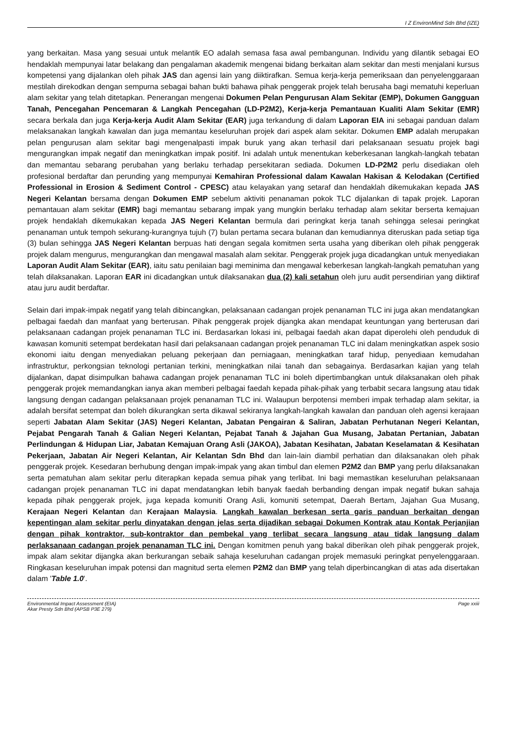I Z EnvironMind Sdn Bhd (IZE)
yang berkaitan. Masa yang sesuai untuk melantik EO adalah semasa fasa awal pembangunan. Individu yang dilantik sebagai EO hendaklah mempunyai latar belakang dan pengalaman akademik mengenai bidang berkaitan alam sekitar dan mesti menjalani kursus kompetensi yang dijalankan oleh pihak JAS dan agensi lain yang diiktirafkan. Semua kerja-kerja pemeriksaan dan penyelenggaraan mestilah direkodkan dengan sempurna sebagai bahan bukti bahawa pihak penggerak projek telah berusaha bagi mematuhi keperluan alam sekitar yang telah ditetapkan. Penerangan mengenai Dokumen Pelan Pengurusan Alam Sekitar (EMP), Dokumen Gangguan Tanah, Pencegahan Pencemaran & Langkah Pencegahan (LD-P2M2), Kerja-kerja Pemantauan Kualiti Alam Sekitar (EMR) secara berkala dan juga Kerja-kerja Audit Alam Sekitar (EAR) juga terkandung di dalam Laporan EIA ini sebagai panduan dalam melaksanakan langkah kawalan dan juga memantau keseluruhan projek dari aspek alam sekitar. Dokumen EMP adalah merupakan pelan pengurusan alam sekitar bagi mengenalpasti impak buruk yang akan terhasil dari pelaksanaan sesuatu projek bagi mengurangkan impak negatif dan meningkatkan impak positif. Ini adalah untuk menentukan keberkesanan langkah-langkah tebatan dan memantau sebarang perubahan yang berlaku terhadap persekitaran sediada. Dokumen LD-P2M2 perlu disediakan oleh profesional berdaftar dan perunding yang mempunyai Kemahiran Professional dalam Kawalan Hakisan & Kelodakan (Certified Professional in Erosion & Sediment Control - CPESC) atau kelayakan yang setaraf dan hendaklah dikemukakan kepada JAS Negeri Kelantan bersama dengan Dokumen EMP sebelum aktiviti penanaman pokok TLC dijalankan di tapak projek. Laporan pemantauan alam sekitar (EMR) bagi memantau sebarang impak yang mungkin berlaku terhadap alam sekitar berserta kemajuan projek hendaklah dikemukakan kepada JAS Negeri Kelantan bermula dari peringkat kerja tanah sehingga selesai peringkat penanaman untuk tempoh sekurang-kurangnya tujuh (7) bulan pertama secara bulanan dan kemudiannya diteruskan pada setiap tiga (3) bulan sehingga JAS Negeri Kelantan berpuas hati dengan segala komitmen serta usaha yang diberikan oleh pihak penggerak projek dalam mengurus, mengurangkan dan mengawal masalah alam sekitar. Penggerak projek juga dicadangkan untuk menyediakan Laporan Audit Alam Sekitar (EAR), iaitu satu penilaian bagi meminima dan mengawal keberkesan langkah-langkah pematuhan yang telah dilaksanakan. Laporan EAR ini dicadangkan untuk dilaksanakan dua (2) kali setahun oleh juru audit persendirian yang diiktiraf atau juru audit berdaftar.
Selain dari impak-impak negatif yang telah dibincangkan, pelaksanaan cadangan projek penanaman TLC ini juga akan mendatangkan pelbagai faedah dan manfaat yang berterusan. Pihak penggerak projek dijangka akan mendapat keuntungan yang berterusan dari pelaksanaan cadangan projek penanaman TLC ini. Berdasarkan lokasi ini, pelbagai faedah akan dapat diperolehi oleh penduduk di kawasan komuniti setempat berdekatan hasil dari pelaksanaan cadangan projek penanaman TLC ini dalam meningkatkan aspek sosio ekonomi iaitu dengan menyediakan peluang pekerjaan dan perniagaan, meningkatkan taraf hidup, penyediaan kemudahan infrastruktur, perkongsian teknologi pertanian terkini, meningkatkan nilai tanah dan sebagainya. Berdasarkan kajian yang telah dijalankan, dapat disimpulkan bahawa cadangan projek penanaman TLC ini boleh dipertimbangkan untuk dilaksanakan oleh pihak penggerak projek memandangkan ianya akan memberi pelbagai faedah kepada pihak-pihak yang terbabit secara langsung atau tidak langsung dengan cadangan pelaksanaan projek penanaman TLC ini. Walaupun berpotensi memberi impak terhadap alam sekitar, ia adalah bersifat setempat dan boleh dikurangkan serta dikawal sekiranya langkah-langkah kawalan dan panduan oleh agensi kerajaan seperti Jabatan Alam Sekitar (JAS) Negeri Kelantan, Jabatan Pengairan & Saliran, Jabatan Perhutanan Negeri Kelantan, Pejabat Pengarah Tanah & Galian Negeri Kelantan, Pejabat Tanah & Jajahan Gua Musang, Jabatan Pertanian, Jabatan Perlindungan & Hidupan Liar, Jabatan Kemajuan Orang Asli (JAKOA), Jabatan Kesihatan, Jabatan Keselamatan & Kesihatan Pekerjaan, Jabatan Air Negeri Kelantan, Air Kelantan Sdn Bhd dan lain-lain diambil perhatian dan dilaksanakan oleh pihak penggerak projek. Kesedaran berhubung dengan impak-impak yang akan timbul dan elemen P2M2 dan BMP yang perlu dilaksanakan serta pematuhan alam sekitar perlu diterapkan kepada semua pihak yang terlibat. Ini bagi memastikan keseluruhan pelaksanaan cadangan projek penanaman TLC ini dapat mendatangkan lebih banyak faedah berbanding dengan impak negatif bukan sahaja kepada pihak penggerak projek, juga kepada komuniti Orang Asli, komuniti setempat, Daerah Bertam, Jajahan Gua Musang, Kerajaan Negeri Kelantan dan Kerajaan Malaysia. Langkah kawalan berkesan serta garis panduan berkaitan dengan kepentingan alam sekitar perlu dinyatakan dengan jelas serta dijadikan sebagai Dokumen Kontrak atau Kontak Perjanjian dengan pihak kontraktor, sub-kontraktor dan pembekal yang terlibat secara langsung atau tidak langsung dalam perlaksanaan cadangan projek penanaman TLC ini. Dengan komitmen penuh yang bakal diberikan oleh pihak penggerak projek, impak alam sekitar dijangka akan berkurangan sebaik sahaja keseluruhan cadangan projek memasuki peringkat penyelenggaraan. Ringkasan keseluruhan impak potensi dan magnitud serta elemen P2M2 dan BMP yang telah diperbincangkan di atas ada disertakan dalam 'Table 1.0'.
Environmental Impact Assessment (EIA)
Akar Presty Sdn Bhd (APSB P3E 279)
Page xxiii